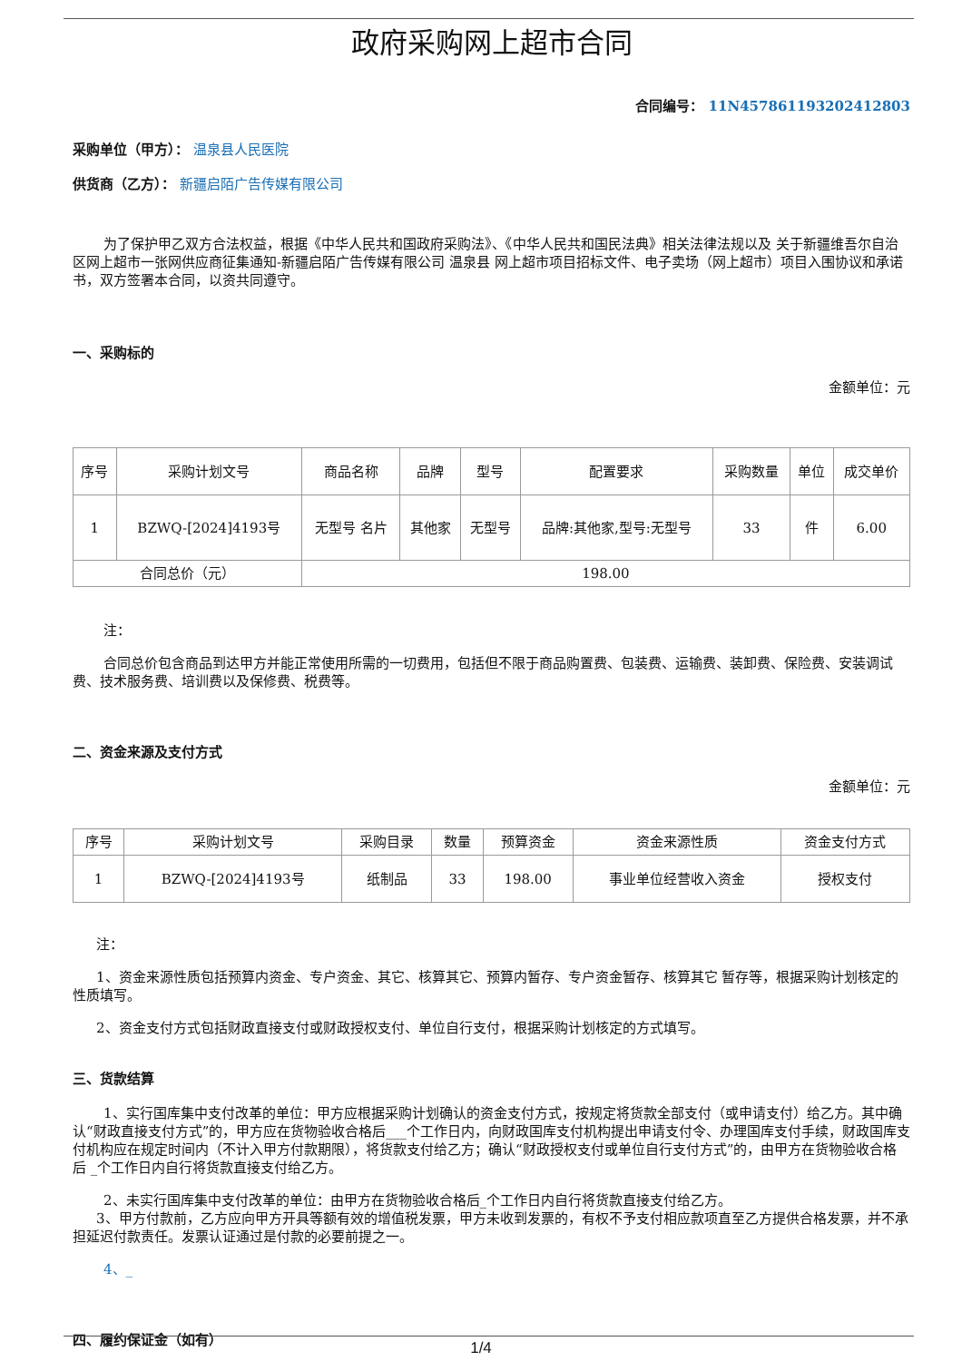政府采购网上超市合同
合同编号： 11N457861193202412803
采购单位（甲方）： 温泉县人民医院
供货商（乙方）： 新疆启陌广告传媒有限公司
为了保护甲乙双方合法权益，根据《中华人民共和国政府采购法》、《中华人民共和国民法典》相关法律法规以及 关于新疆维吾尔自治区网上超市一张网供应商征集通知-新疆启陌广告传媒有限公司 温泉县 网上超市项目招标文件、电子卖场（网上超市）项目入围协议和承诺书，双方签署本合同，以资共同遵守。
一、采购标的
金额单位：元
| 序号 | 采购计划文号 | 商品名称 | 品牌 | 型号 | 配置要求 | 采购数量 | 单位 | 成交单价 |
| 1 | BZWQ-[2024]4193号 | 无型号 名片 | 其他家 | 无型号 | 品牌:其他家,型号:无型号 | 33 | 件 | 6.00 |
| 合同总价（元） | | 198.00 | | | | | | |
注：
合同总价包含商品到达甲方并能正常使用所需的一切费用，包括但不限于商品购置费、包装费、运输费、装卸费、保险费、安装调试费、技术服务费、培训费以及保修费、税费等。
二、资金来源及支付方式
金额单位：元
| 序号 | 采购计划文号 | 采购目录 | 数量 | 预算资金 | 资金来源性质 | 资金支付方式 |
| 1 | BZWQ-[2024]4193号 | 纸制品 | 33 | 198.00 | 事业单位经营收入资金 | 授权支付 |
注：
1、资金来源性质包括预算内资金、专户资金、其它、核算其它、预算内暂存、专户资金暂存、核算其它 暂存等，根据采购计划核定的性质填写。
2、资金支付方式包括财政直接支付或财政授权支付、单位自行支付，根据采购计划核定的方式填写。
三、货款结算
1、实行国库集中支付改革的单位：甲方应根据采购计划确认的资金支付方式，按规定将货款全部支付（或申请支付）给乙方。其中确认“财政直接支付方式”的，甲方应在货物验收合格后___个工作日内，向财政国库支付机构提出申请支付令、办理国库支付手续，财政国库支付机构应在规定时间内（不计入甲方付款期限），将货款支付给乙方；确认“财政授权支付或单位自行支付方式”的，由甲方在货物验收合格后 _个工作日内自行将货款直接支付给乙方。
2、未实行国库集中支付改革的单位：由甲方在货物验收合格后_个工作日内自行将货款直接支付给乙方。
3、甲方付款前，乙方应向甲方开具等额有效的增值税发票，甲方未收到发票的，有权不予支付相应款项直至乙方提供合格发票，并不承担延迟付款责任。发票认证通过是付款的必要前提之一。
4、_
四、履约保证金（如有）
1/4